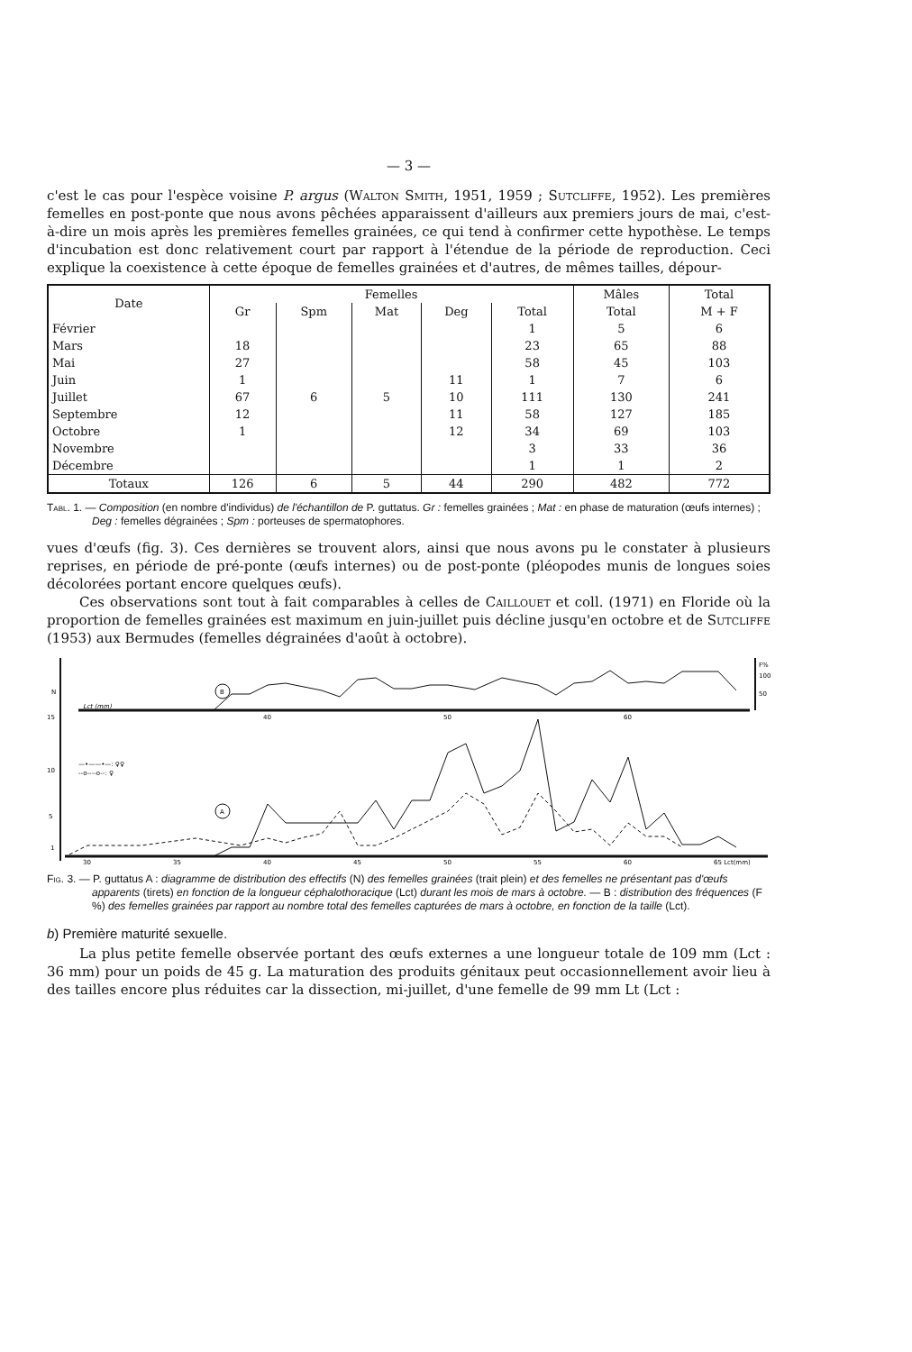— 3 —
c'est le cas pour l'espèce voisine P. argus (Walton Smith, 1951, 1959 ; Sutcliffe, 1952). Les premières femelles en post-ponte que nous avons pêchées apparaissent d'ailleurs aux premiers jours de mai, c'est-à-dire un mois après les premières femelles grainées, ce qui tend à confirmer cette hypothèse. Le temps d'incubation est donc relativement court par rapport à l'étendue de la période de reproduction. Ceci explique la coexistence à cette époque de femelles grainées et d'autres, de mêmes tailles, dépour-
| Date | Femelles | | | | | Mâles | Total |
| --- | --- | --- | --- | --- | --- | --- | --- |
| | Gr | Spm | Mat | Deg | Total | Total | M + F |
| Février | | | | | 1 | 5 | 6 |
| Mars | 18 | | | | 23 | 65 | 88 |
| Mai | 27 | | | | 58 | 45 | 103 |
| Juin | 1 | | | 11 | 1 | 7 | 6 |
| Juillet | 67 | 6 | 5 | 10 | 111 | 130 | 241 |
| Septembre | 12 | | | 11 | 58 | 127 | 185 |
| Octobre | 1 | | | 12 | 34 | 69 | 103 |
| Novembre | | | | | 3 | 33 | 36 |
| Décembre | | | | | 1 | 1 | 2 |
| Totaux | 126 | 6 | 5 | 44 | 290 | 482 | 772 |
Tabl. 1. — Composition (en nombre d'individus) de l'échantillon de P. guttatus. Gr : femelles grainées ; Mat : en phase de maturation (œufs internes) ; Deg : femelles dégrainées ; Spm : porteuses de spermatophores.
vues d'œufs (fig. 3). Ces dernières se trouvent alors, ainsi que nous avons pu le constater à plusieurs reprises, en période de pré-ponte (œufs internes) ou de post-ponte (pléopodes munis de longues soies décolorées portant encore quelques œufs).
Ces observations sont tout à fait comparables à celles de Caillouet et coll. (1971) en Floride où la proportion de femelles grainées est maximum en juin-juillet puis décline jusqu'en octobre et de Sutcliffe (1953) aux Bermudes (femelles dégrainées d'août à octobre).
F%
100
50
N
15
10
5
1
Lct (mm)
B
A
—•——•—: ♀♀
--o----o--: ♀
30
35
40
45
50
55
60
65 Lct(mm)
40
50
60
Fig. 3. — P. guttatus A : diagramme de distribution des effectifs (N) des femelles grainées (trait plein) et des femelles ne présentant pas d'œufs apparents (tirets) en fonction de la longueur céphalothoracique (Lct) durant les mois de mars à octobre. — B : distribution des fréquences (F %) des femelles grainées par rapport au nombre total des femelles capturées de mars à octobre, en fonction de la taille (Lct).
b) Première maturité sexuelle.
La plus petite femelle observée portant des œufs externes a une longueur totale de 109 mm (Lct : 36 mm) pour un poids de 45 g. La maturation des produits génitaux peut occasionnellement avoir lieu à des tailles encore plus réduites car la dissection, mi-juillet, d'une femelle de 99 mm Lt (Lct :